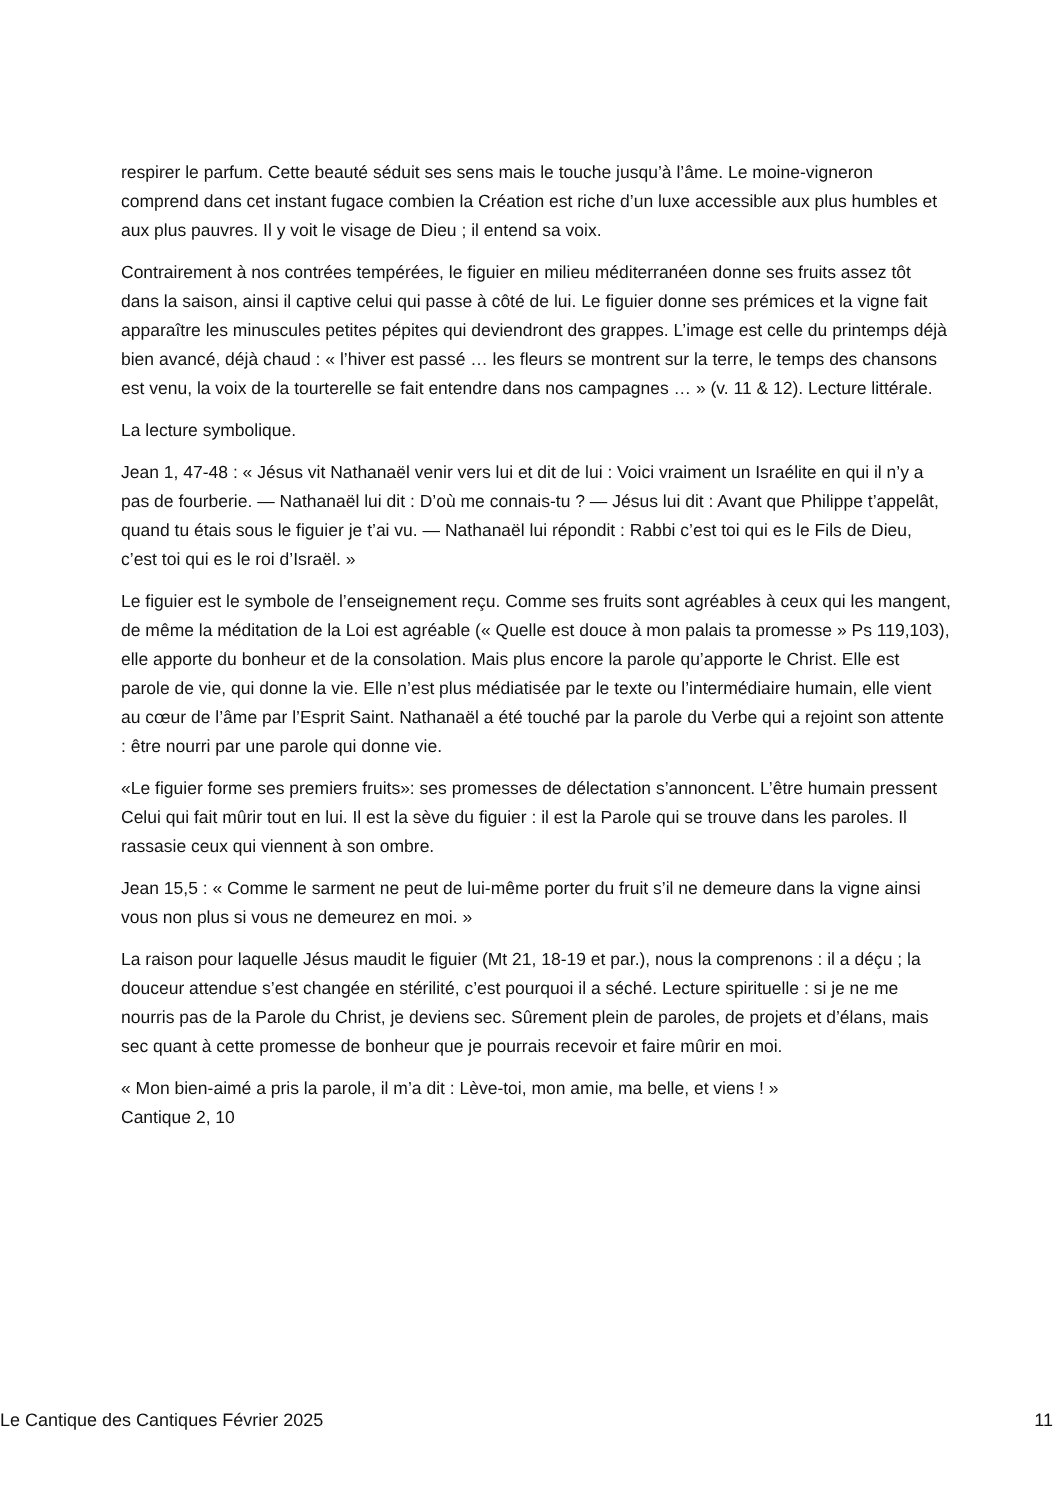respirer le parfum. Cette beauté séduit ses sens mais le touche jusqu’à l’âme. Le moine-vigneron comprend dans cet instant fugace combien la Création est riche d’un luxe accessible aux plus humbles et aux plus pauvres. Il y voit le visage de Dieu ; il entend sa voix.
Contrairement à nos contrées tempérées, le figuier en milieu méditerranéen donne ses fruits assez tôt dans la saison, ainsi il captive celui qui passe à côté de lui. Le figuier donne ses prémices et la vigne fait apparaître les minuscules petites pépites qui deviendront des grappes. L’image est celle du printemps déjà bien avancé, déjà chaud : « l’hiver est passé … les fleurs se montrent sur la terre, le temps des chansons est venu, la voix de la tourterelle se fait entendre dans nos campagnes … » (v. 11 & 12). Lecture littérale.
La lecture symbolique.
Jean 1, 47-48 : « Jésus vit Nathanaël venir vers lui et dit de lui : Voici vraiment un Israélite en qui il n’y a pas de fourberie. — Nathanaël lui dit : D’où me connais-tu ? — Jésus lui dit : Avant que Philippe t’appelât, quand tu étais sous le figuier je t’ai vu. — Nathanaël lui répondit : Rabbi c’est toi qui es le Fils de Dieu, c’est toi qui es le roi d’Israël. »
Le figuier est le symbole de l’enseignement reçu. Comme ses fruits sont agréables à ceux qui les mangent, de même la méditation de la Loi est agréable (« Quelle est douce à mon palais ta promesse » Ps 119,103), elle apporte du bonheur et de la consolation. Mais plus encore la parole qu’apporte le Christ. Elle est parole de vie, qui donne la vie. Elle n’est plus médiatisée par le texte ou l’intermédiaire humain, elle vient au cœur de l’âme par l’Esprit Saint. Nathanaël a été touché par la parole du Verbe qui a rejoint son attente : être nourri par une parole qui donne vie.
«Le figuier forme ses premiers fruits»: ses promesses de délectation s’annoncent. L’être humain pressent Celui qui fait mûrir tout en lui. Il est la sève du figuier : il est la Parole qui se trouve dans les paroles. Il rassasie ceux qui viennent à son ombre.
Jean 15,5 : « Comme le sarment ne peut de lui-même porter du fruit s’il ne demeure dans la vigne ainsi vous non plus si vous ne demeurez en moi. »
La raison pour laquelle Jésus maudit le figuier (Mt 21, 18-19 et par.), nous la comprenons : il a déçu ; la douceur attendue s’est changée en stérilité, c’est pourquoi il a séché. Lecture spirituelle : si je ne me nourris pas de la Parole du Christ, je deviens sec. Sûrement plein de paroles, de projets et d’élans, mais sec quant à cette promesse de bonheur que je pourrais recevoir et faire mûrir en moi.
« Mon bien-aimé a pris la parole, il m’a dit : Lève-toi, mon amie, ma belle, et viens ! »
Cantique 2, 10
Le Cantique des Cantiques Février 2025 11